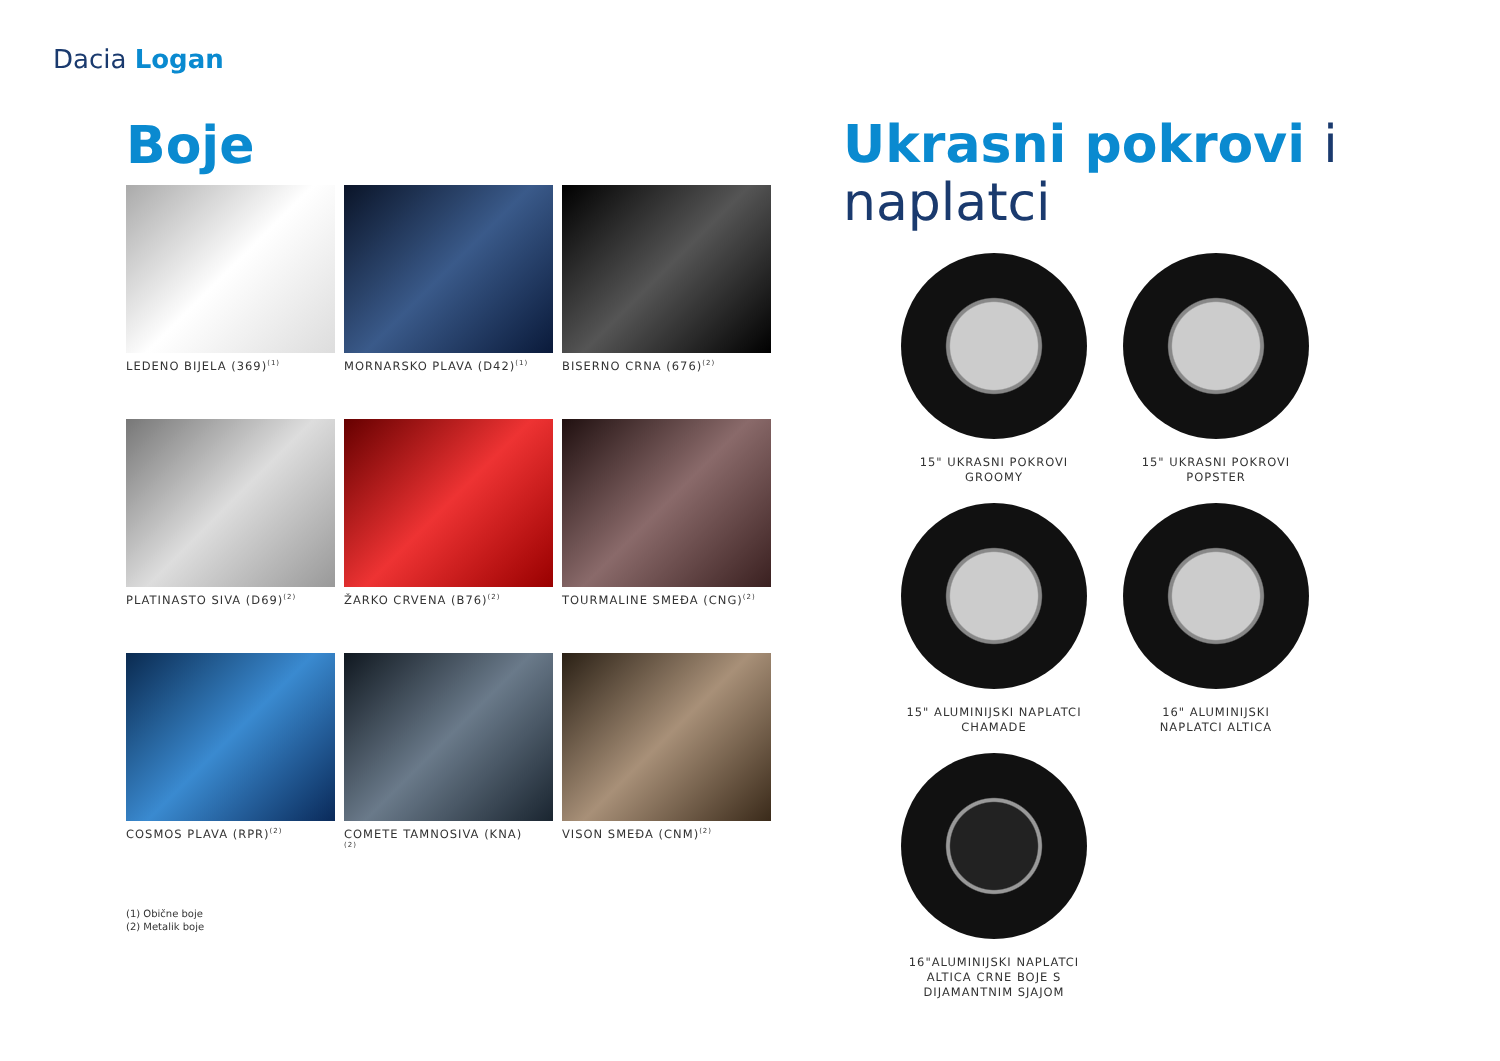Dacia Logan
Boje
LEDENO BIJELA (369)<sup>(1)</sup>
MORNARSKO PLAVA (D42)<sup>(1)</sup>
BISERNO CRNA (676)<sup>(2)</sup>
PLATINASTO SIVA (D69)<sup>(2)</sup>
ŽARKO CRVENA (B76)<sup>(2)</sup>
TOURMALINE SMEĐA (CNG)<sup>(2)</sup>
COSMOS PLAVA (RPR)<sup>(2)</sup>
COMETE TAMNOSIVA (KNA)
<sup>(2)</sup>
VISON SMEĐA (CNM)<sup>(2)</sup>
(1) Obične boje
(2) Metalik boje
Ukrasni pokrovi i
naplatci
15" UKRASNI POKROVI
GROOMY
15" UKRASNI POKROVI
POPSTER
15" ALUMINIJSKI NAPLATCI
CHAMADE
16" ALUMINIJSKI
NAPLATCI ALTICA
16"ALUMINIJSKI NAPLATCI
ALTICA CRNE BOJE S
DIJAMANTNIM SJAJOM